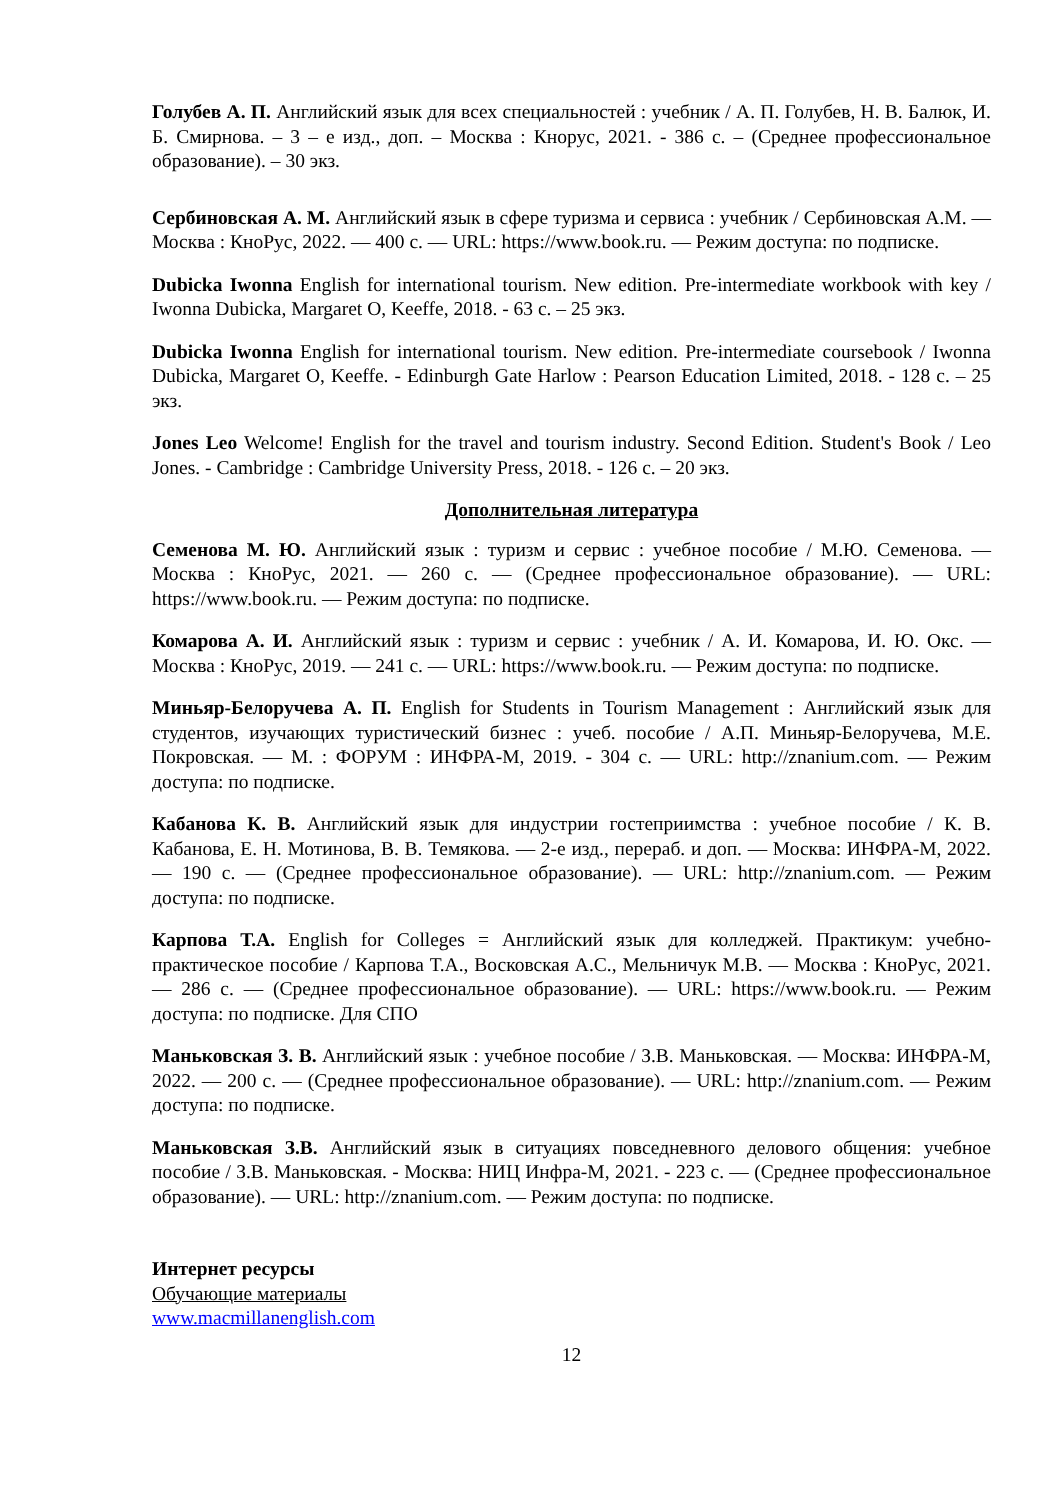Голубев А. П. Английский язык для всех специальностей : учебник / А. П. Голубев, Н. В. Балюк, И. Б. Смирнова. – 3 – е изд., доп. – Москва : Кнорус, 2021. - 386 с. – (Среднее профессиональное образование). – 30 экз.
Сербиновская А. М. Английский язык в сфере туризма и сервиса : учебник / Сербиновская А.М. — Москва : КноРус, 2022. — 400 с. — URL: https://www.book.ru. — Режим доступа: по подписке.
Dubicka Iwonna English for international tourism. New edition. Pre-intermediate workbook with key / Iwonna Dubicka, Margaret O, Keeffe, 2018. - 63 с. – 25 экз.
Dubicka Iwonna English for international tourism. New edition. Pre-intermediate coursebook / Iwonna Dubicka, Margaret O, Keeffe. - Edinburgh Gate Harlow : Pearson Education Limited, 2018. - 128 с. – 25 экз.
Jones Leo Welcome! English for the travel and tourism industry. Second Edition. Student's Book / Leo Jones. - Cambridge : Cambridge University Press, 2018. - 126 с. – 20 экз.
Дополнительная литература
Семенова М. Ю. Английский язык : туризм и сервис : учебное пособие / М.Ю. Семенова. — Москва : КноРус, 2021. — 260 с. — (Среднее профессиональное образование). — URL: https://www.book.ru. — Режим доступа: по подписке.
Комарова А. И. Английский язык : туризм и сервис : учебник / А. И. Комарова, И. Ю. Окс. — Москва : КноРус, 2019. — 241 с. — URL: https://www.book.ru. — Режим доступа: по подписке.
Миньяр-Белоручева А. П. English for Students in Tourism Management : Английский язык для студентов, изучающих туристический бизнес : учеб. пособие / А.П. Миньяр-Белоручева, М.Е. Покровская. — М. : ФОРУМ : ИНФРА-М, 2019. - 304 с. — URL: http://znanium.com. — Режим доступа: по подписке.
Кабанова К. В. Английский язык для индустрии гостеприимства : учебное пособие / К. В. Кабанова, Е. Н. Мотинова, В. В. Темякова. — 2-е изд., перераб. и доп. — Москва: ИНФРА-М, 2022. — 190 с. — (Среднее профессиональное образование). — URL: http://znanium.com. — Режим доступа: по подписке.
Карпова Т.А. English for Colleges = Английский язык для колледжей. Практикум: учебно-практическое пособие / Карпова Т.А., Восковская А.С., Мельничук М.В. — Москва : КноРус, 2021. — 286 с. — (Среднее профессиональное образование). — URL: https://www.book.ru. — Режим доступа: по подписке. Для СПО
Маньковская З. В. Английский язык : учебное пособие / З.В. Маньковская. — Москва: ИНФРА-М, 2022. — 200 с. — (Среднее профессиональное образование). — URL: http://znanium.com. — Режим доступа: по подписке.
Маньковская З.В. Английский язык в ситуациях повседневного делового общения: учебное пособие / З.В. Маньковская. - Москва: НИЦ Инфра-М, 2021. - 223 с. — (Среднее профессиональное образование). — URL: http://znanium.com. — Режим доступа: по подписке.
Интернет ресурсы
Обучающие материалы
www.macmillanenglish.com
12